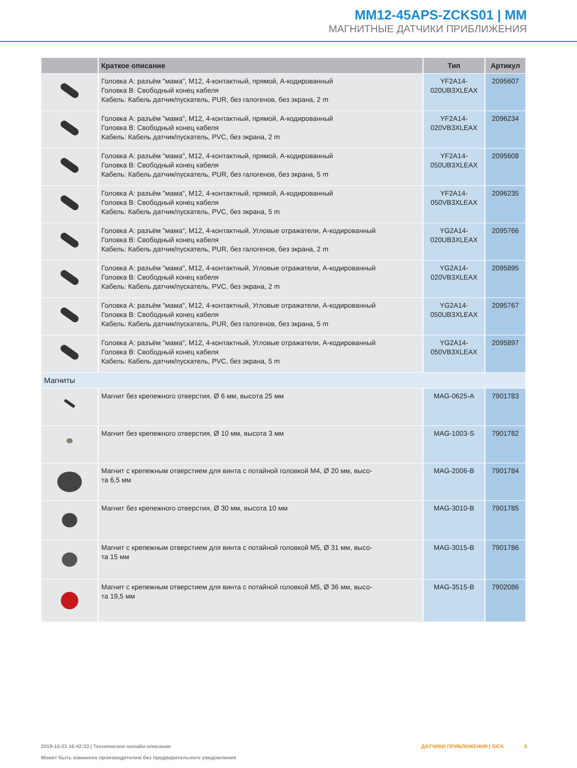MM12-45APS-ZCKS01 | MM
МАГНИТНЫЕ ДАТЧИКИ ПРИБЛИЖЕНИЯ
| | Краткое описание | Тип | Артикул |
| --- | --- | --- | --- |
| | Головка A: разъём "мама", M12, 4-контактный, прямой, A-кодированный Головка B: Свободный конец кабеля Кабель: Кабель датчик/пускатель, PUR, без галогенов, без экрана, 2 m | YF2A14- 020UB3XLEAX | 2095607 |
| | Головка A: разъём "мама", M12, 4-контактный, прямой, A-кодированный Головка B: Свободный конец кабеля Кабель: Кабель датчик/пускатель, PVC, без экрана, 2 m | YF2A14- 020VB3XLEAX | 2096234 |
| | Головка A: разъём "мама", M12, 4-контактный, прямой, A-кодированный Головка B: Свободный конец кабеля Кабель: Кабель датчик/пускатель, PUR, без галогенов, без экрана, 5 m | YF2A14- 050UB3XLEAX | 2095608 |
| | Головка A: разъём "мама", M12, 4-контактный, прямой, A-кодированный Головка B: Свободный конец кабеля Кабель: Кабель датчик/пускатель, PVC, без экрана, 5 m | YF2A14- 050VB3XLEAX | 2096235 |
| | Головка A: разъём "мама", M12, 4-контактный, Угловые отражатели, A-кодированный Головка B: Свободный конец кабеля Кабель: Кабель датчик/пускатель, PUR, без галогенов, без экрана, 2 m | YG2A14- 020UB3XLEAX | 2095766 |
| | Головка A: разъём "мама", M12, 4-контактный, Угловые отражатели, A-кодированный Головка B: Свободный конец кабеля Кабель: Кабель датчик/пускатель, PVC, без экрана, 2 m | YG2A14- 020VB3XLEAX | 2095895 |
| | Головка A: разъём "мама", M12, 4-контактный, Угловые отражатели, A-кодированный Головка B: Свободный конец кабеля Кабель: Кабель датчик/пускатель, PUR, без галогенов, без экрана, 5 m | YG2A14- 050UB3XLEAX | 2095767 |
| | Головка A: разъём "мама", M12, 4-контактный, Угловые отражатели, A-кодированный Головка B: Свободный конец кабеля Кабель: Кабель датчик/пускатель, PVC, без экрана, 5 m | YG2A14- 050VB3XLEAX | 2095897 |
| Магниты | | | |
| | Магнит без крепежного отверстия, Ø 6 мм, высота 25 мм | MAG-0625-A | 7901783 |
| | Магнит без крепежного отверстия, Ø 10 мм, высота 3 мм | MAG-1003-S | 7901782 |
| | Магнит с крепежным отверстием для винта с потайной головкой M4, Ø 20 мм, высо- та 6,5 мм | MAG-2006-B | 7901784 |
| | Магнит без крепежного отверстия, Ø 30 мм, высота 10 мм | MAG-3010-B | 7901785 |
| | Магнит с крепежным отверстием для винта с потайной головкой M5, Ø 31 мм, высо- та 15 мм | MAG-3015-B | 7901786 |
| | Магнит с крепежным отверстием для винта с потайной головкой M5, Ø 36 мм, высо- та 19,5 мм | MAG-3515-B | 7902086 |
ДАТЧИКИ ПРИБЛИЖЕНИЯ | SICK 5 2019-10-23 16:42:33 | Техническое онлайн-описание
Может быть изменено производителем без предварительного уведомления